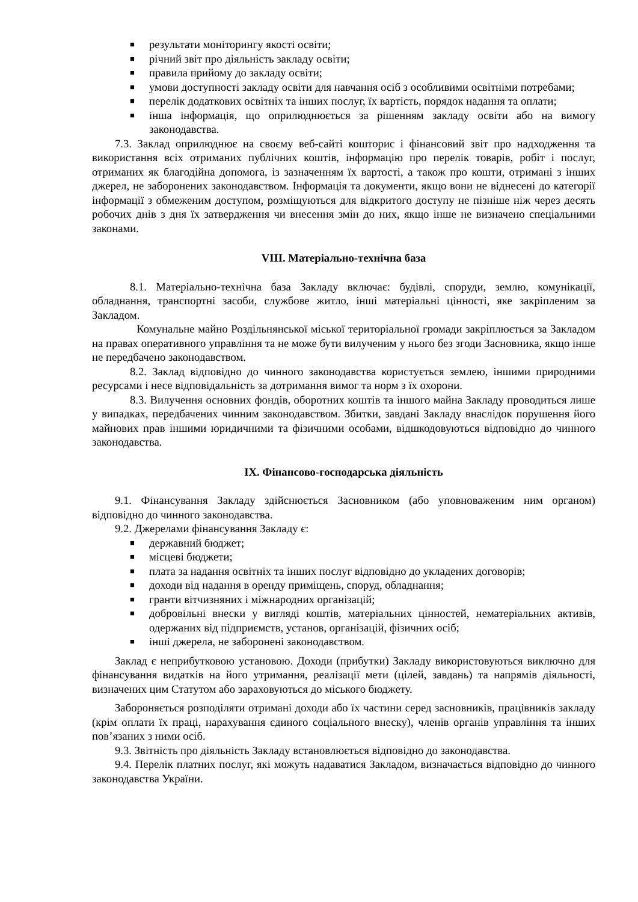■ результати моніторингу якості освіти;
■ річний звіт про діяльність закладу освіти;
■ правила прийому до закладу освіти;
■ умови доступності закладу освіти для навчання осіб з особливими освітніми потребами;
■ перелік додаткових освітніх та інших послуг, їх вартість, порядок надання та оплати;
■ інша інформація, що оприлюднюється за рішенням закладу освіти або на вимогу законодавства.
7.3. Заклад оприлюднює на своєму веб-сайті кошторис і фінансовий звіт про надходження та використання всіх отриманих публічних коштів, інформацію про перелік товарів, робіт і послуг, отриманих як благодійна допомога, із зазначенням їх вартості, а також про кошти, отримані з інших джерел, не заборонених законодавством. Інформація та документи, якщо вони не віднесені до категорії інформації з обмеженим доступом, розміщуються для відкритого доступу не пізніше ніж через десять робочих днів з дня їх затвердження чи внесення змін до них, якщо інше не визначено спеціальними законами.
VIII. Матеріально-технічна база
8.1. Матеріально-технічна база Закладу включає: будівлі, споруди, землю, комунікації, обладнання, транспортні засоби, службове житло, інші матеріальні цінності, яке закріпленим за Закладом.
Комунальне майно Роздільнянської міської територіальної громади закріплюється за Закладом на правах оперативного управління та не може бути вилученим у нього без згоди Засновника, якщо інше не передбачено законодавством.
8.2. Заклад відповідно до чинного законодавства користується землею, іншими природними ресурсами і несе відповідальність за дотримання вимог та норм з їх охорони.
8.3. Вилучення основних фондів, оборотних коштів та іншого майна Закладу проводиться лише у випадках, передбачених чинним законодавством. Збитки, завдані Закладу внаслідок порушення його майнових прав іншими юридичними та фізичними особами, відшкодовуються відповідно до чинного законодавства.
IX. Фінансово-господарська діяльність
9.1. Фінансування Закладу здійснюється Засновником (або уповноваженим ним органом) відповідно до чинного законодавства.
9.2. Джерелами фінансування Закладу є:
■ державний бюджет;
■ місцеві бюджети;
■ плата за надання освітніх та інших послуг відповідно до укладених договорів;
■ доходи від надання в оренду приміщень, споруд, обладнання;
■ гранти вітчизняних і міжнародних організацій;
■ добровільні внески у вигляді коштів, матеріальних цінностей, нематеріальних активів, одержаних від підприємств, установ, організацій, фізичних осіб;
■ інші джерела, не заборонені законодавством.
Заклад є неприбутковою установою. Доходи (прибутки) Закладу використовуються виключно для фінансування видатків на його утримання, реалізації мети (цілей, завдань) та напрямів діяльності, визначених цим Статутом або зараховуються до міського бюджету.
Забороняється розподіляти отримані доходи або їх частини серед засновників, працівників закладу (крім оплати їх праці, нарахування єдиного соціального внеску), членів органів управління та інших пов’язаних з ними осіб.
9.3. Звітність про діяльність Закладу встановлюється відповідно до законодавства.
9.4. Перелік платних послуг, які можуть надаватися Закладом, визначається відповідно до чинного законодавства України.